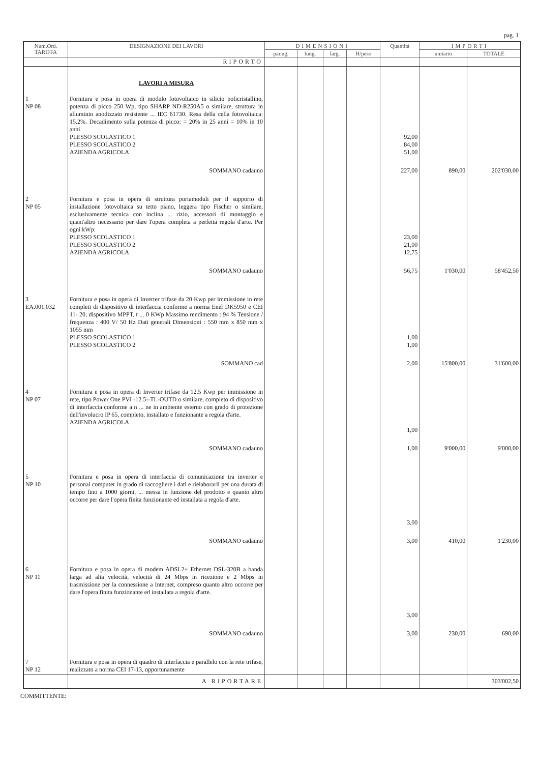pag. 1
| Num.Ord. TARIFFA | DESIGNAZIONE DEI LAVORI | DIMENSIONI | | | | Quantità | IMPORTI | |
| --- | --- | --- | --- | --- | --- | --- | --- | --- |
| | | par.ug. | lung. | larg. | H/peso | | unitario | TOTALE |
| | RIPORTO | | | | | | | |
| | LAVORI A MISURA | | | | | | | |
| 1 NP 08 | Fornitura e posa in opera di modulo fotovoltaico in silicio policristallino, potenza di picco 250 Wp, tipo SHARP ND-R250A5 o similare, struttura in alluminio anodizzato resistente ... IEC 61730. Resa della cella fotovoltaica: 15.2%. Decadimento sulla potenza di picco: = 20% in 25 anni = 10% in 10 anni. PLESSO SCOLASTICO 1 PLESSO SCOLASTICO 2 AZIENDA AGRICOLA | | | | | 92,00 84,00 51,00 | | |
| | SOMMANO cadauno | | | | | 227,00 | 890,00 | 202'030,00 |
| 2 NP 05 | Fornitura e posa in opera di struttura portamoduli per il supporto di installazione fotovoltaica su tetto piano, leggera tipo Fischer o similare, esclusivamente tecnica con inclina ... rizio, accessori di montaggio e quant'altro necessario per dare l'opera completa a perfetta regola d'arte. Per ogni kWp: PLESSO SCOLASTICO 1 PLESSO SCOLASTICO 2 AZIENDA AGRICOLA | | | | | 23,00 21,00 12,75 | | |
| | SOMMANO cadauno | | | | | 56,75 | 1'030,00 | 58'452,50 |
| 3 EA.001.032 | Fornitura e posa in opera di Inverter trifase da 20 Kwp per immissione in rete completi di dispositivo di interfaccia conforme a norma Enel DK5950 e CEI 11- 20, dispositivo MPPT, t ... 0 KWp Massimo rendimento : 94 % Tensione / frequenza : 400 V/ 50 Hz Dati generali Dimensioni : 550 mm x 850 mm x 1055 mm PLESSO SCOLASTICO 1 PLESSO SCOLASTICO 2 | | | | | 1,00 1,00 | | |
| | SOMMANO cad | | | | | 2,00 | 15'800,00 | 31'600,00 |
| 4 NP 07 | Fornitura e posa in opera di Inverter trifase da 12.5 Kwp per immissione in rete, tipo Power One PVI -12.5--TL-OUTD o similare, completo di dispositivo di interfaccia conforme a n ... ne in ambiente esterno con grado di protezione dell'involucro IP 65, completo, installato e funzionante a regola d'arte. AZIENDA AGRICOLA | | | | | 1,00 | | |
| | SOMMANO cadauno | | | | | 1,00 | 9'000,00 | 9'000,00 |
| 5 NP 10 | Fornitura e posa in opera di interfaccia di comunicazione tra inverter e personal computer in grado di raccogliere i dati e rielaborarli per una durata di tempo fino a 1000 giorni, ... messa in funzione del prodotto e quanto altro occorre per dare l'opera finita funzionante ed installata a regola d'arte. | | | | | 3,00 | | |
| | SOMMANO cadauno | | | | | 3,00 | 410,00 | 1'230,00 |
| 6 NP 11 | Fornitura e posa in opera di modem ADSL2+ Ethernet DSL-320B a banda larga ad alta velocità, velocità di 24 Mbps in ricezione e 2 Mbps in trasmissione per la connessione a Internet, compreso quanto altro occorre per dare l'opera finita funzionante ed installata a regola d'arte. | | | | | 3,00 | | |
| | SOMMANO cadauno | | | | | 3,00 | 230,00 | 690,00 |
| 7 NP 12 | Fornitura e posa in opera di quadro di interfaccia e parallelo con la rete trifase, realizzato a norma CEI 17-13, opportunamente | | | | | | | |
| | A RIPORTARE | | | | | | | 303'002,50 |
COMMITTENTE: